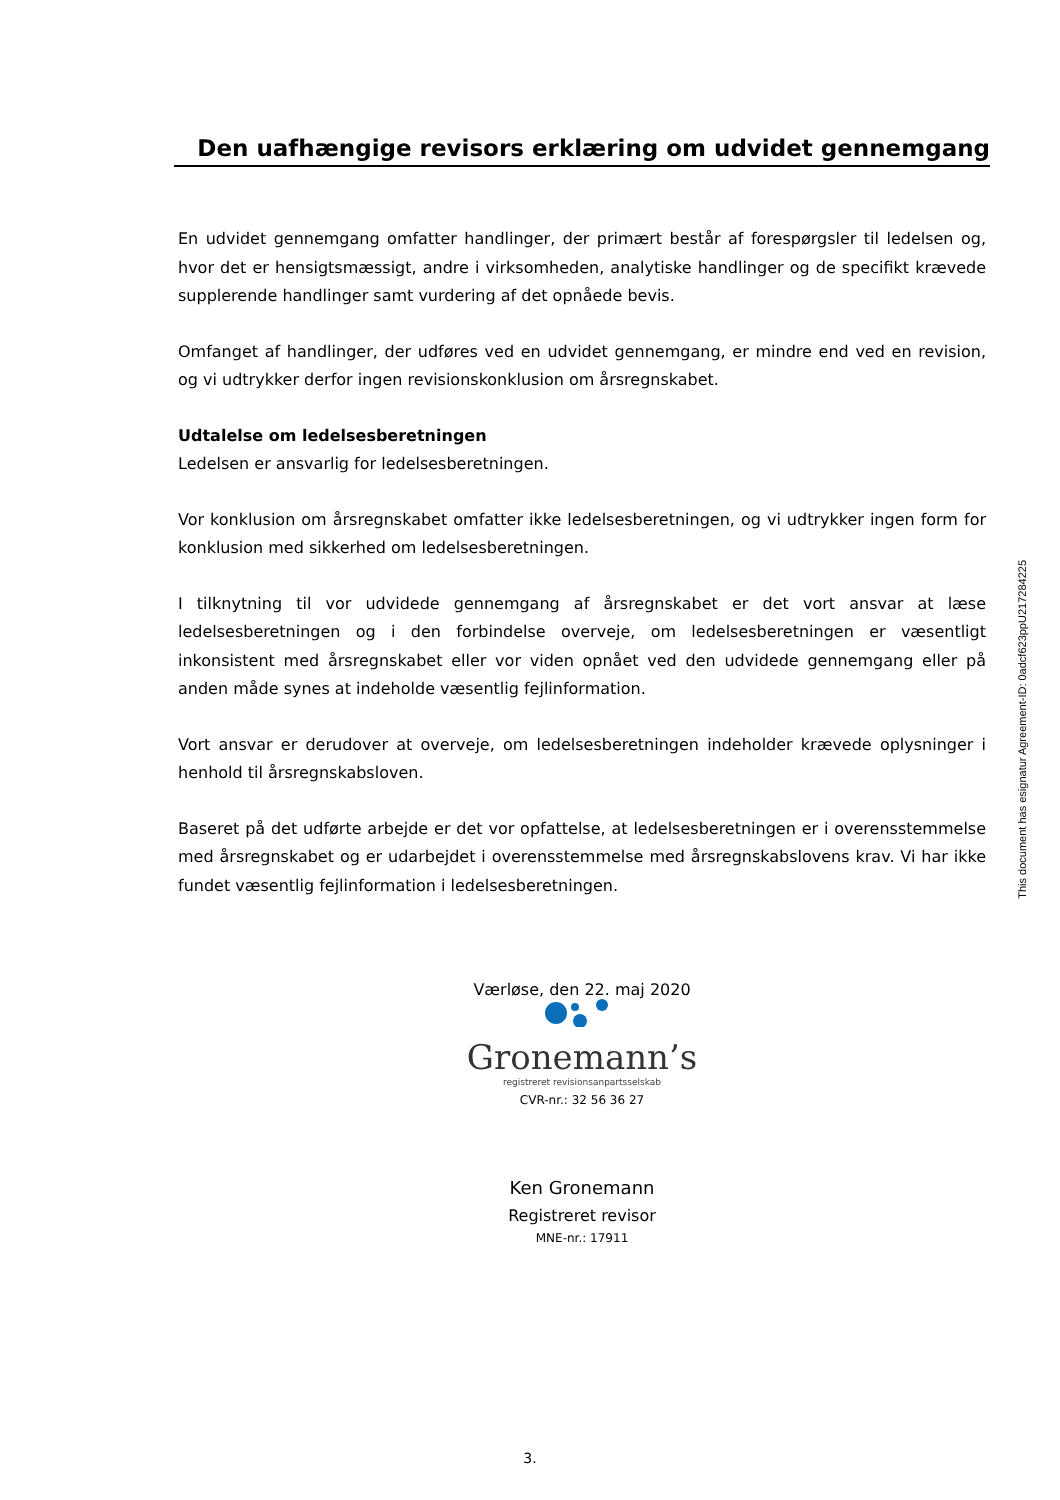Den uafhængige revisors erklæring om udvidet gennemgang
En udvidet gennemgang omfatter handlinger, der primært består af forespørgsler til ledelsen og, hvor det er hensigtsmæssigt, andre i virksomheden, analytiske handlinger og de specifikt krævede supplerende handlinger samt vurdering af det opnåede bevis.
Omfanget af handlinger, der udføres ved en udvidet gennemgang, er mindre end ved en revision, og vi udtrykker derfor ingen revisionskonklusion om årsregnskabet.
Udtalelse om ledelsesberetningen
Ledelsen er ansvarlig for ledelsesberetningen.
Vor konklusion om årsregnskabet omfatter ikke ledelsesberetningen, og vi udtrykker ingen form for konklusion med sikkerhed om ledelsesberetningen.
I tilknytning til vor udvidede gennemgang af årsregnskabet er det vort ansvar at læse ledelsesberetningen og i den forbindelse overveje, om ledelsesberetningen er væsentligt inkonsistent med årsregnskabet eller vor viden opnået ved den udvidede gennemgang eller på anden måde synes at indeholde væsentlig fejlinformation.
Vort ansvar er derudover at overveje, om ledelsesberetningen indeholder krævede oplysninger i henhold til årsregnskabsloven.
Baseret på det udførte arbejde er det vor opfattelse, at ledelsesberetningen er i overensstemmelse med årsregnskabet og er udarbejdet i overensstemmelse med årsregnskabslovens krav. Vi har ikke fundet væsentlig fejlinformation i ledelsesberetningen.
Værløse, den 22. maj 2020
Gronemann’s
registreret revisionsanpartsselskab
CVR-nr.: 32 56 36 27
Ken Gronemann
Registreret revisor
MNE-nr.: 17911
This document has esignatur Agreement-ID: 0adcf623ppU217284225
3.